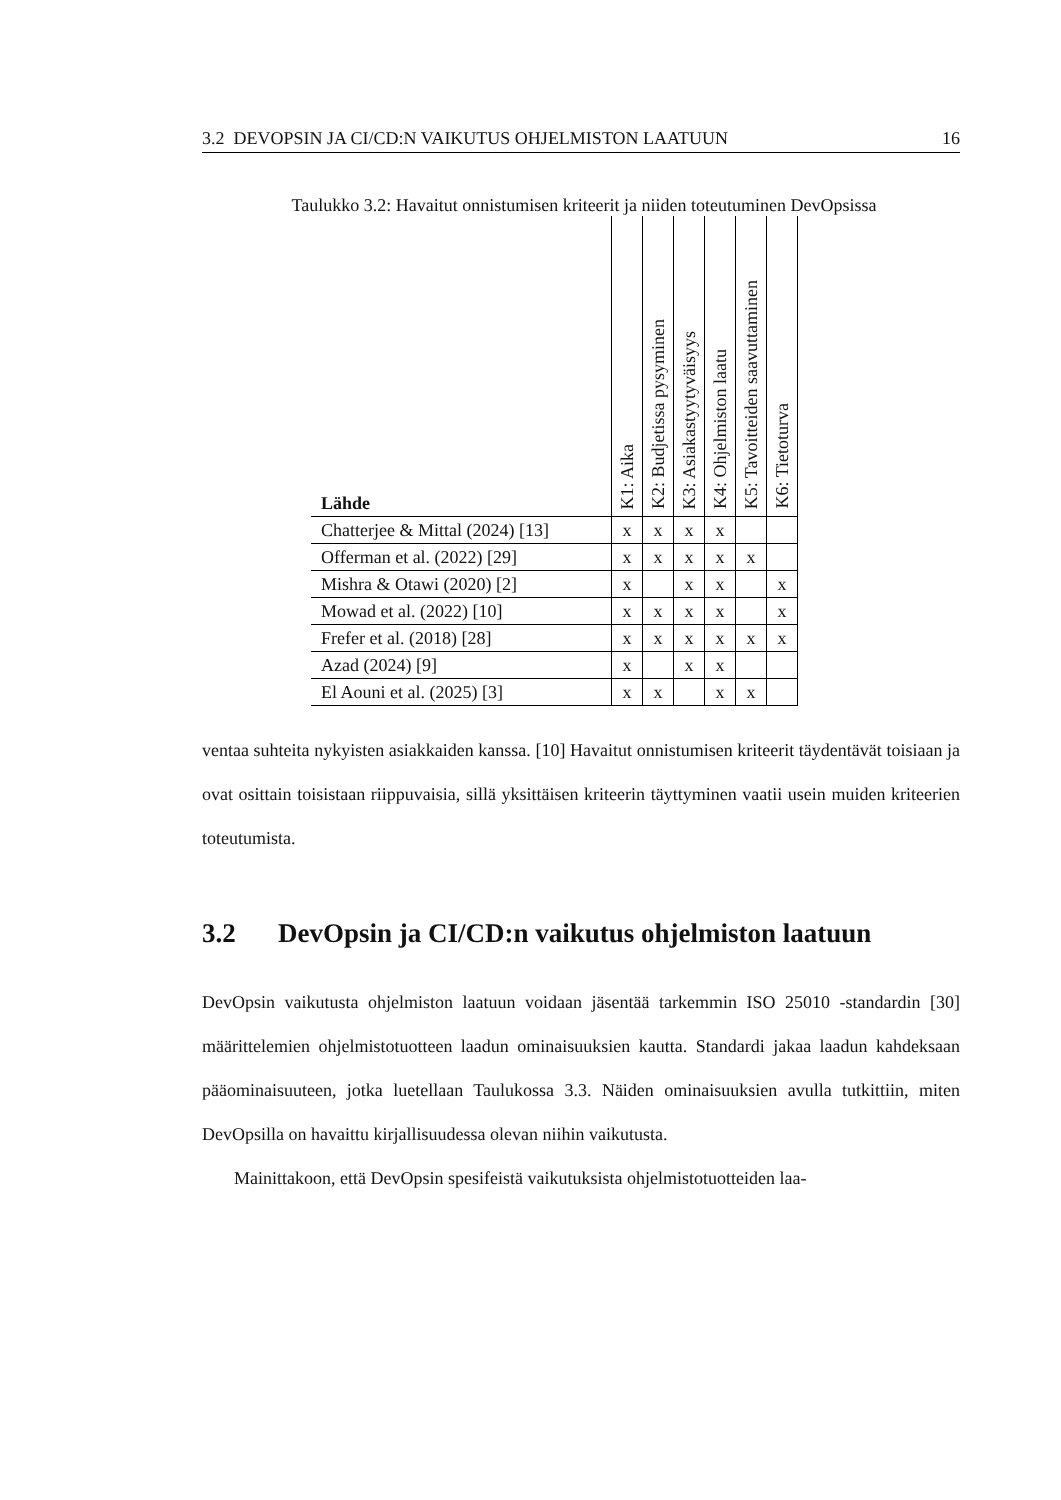3.2 DEVOPSIN JA CI/CD:N VAIKUTUS OHJELMISTON LAATUUN 16
Taulukko 3.2: Havaitut onnistumisen kriteerit ja niiden toteutuminen DevOpsissa
| Lähde | K1: Aika | K2: Budjetissa pysyminen | K3: Asiakastyytyväisyys | K4: Ohjelmiston laatu | K5: Tavoitteiden saavuttaminen | K6: Tietoturva |
| --- | --- | --- | --- | --- | --- | --- |
| Chatterjee & Mittal (2024) [13] | x | x | x | x | | |
| Offerman et al. (2022) [29] | x | x | x | x | x | |
| Mishra & Otawi (2020) [2] | x | | x | x | | x |
| Mowad et al. (2022) [10] | x | x | x | x | | x |
| Frefer et al. (2018) [28] | x | x | x | x | x | x |
| Azad (2024) [9] | x | | x | x | | |
| El Aouni et al. (2025) [3] | x | x | | x | x | |
ventaa suhteita nykyisten asiakkaiden kanssa. [10] Havaitut onnistumisen kriteerit täydentävät toisiaan ja ovat osittain toisistaan riippuvaisia, sillä yksittäisen kriteerin täyttyminen vaatii usein muiden kriteerien toteutumista.
3.2 DevOpsin ja CI/CD:n vaikutus ohjelmiston laatuun
DevOpsin vaikutusta ohjelmiston laatuun voidaan jäsentää tarkemmin ISO 25010 -standardin [30] määrittelemien ohjelmistotuotteen laadun ominaisuuksien kautta. Standardi jakaa laadun kahdeksaan pääominaisuuteen, jotka luetellaan Taulukossa 3.3. Näiden ominaisuuksien avulla tutkittiin, miten DevOpsilla on havaittu kirjallisuudessa olevan niihin vaikutusta.
Mainittakoon, että DevOpsin spesifeistä vaikutuksista ohjelmistotuotteiden laa-